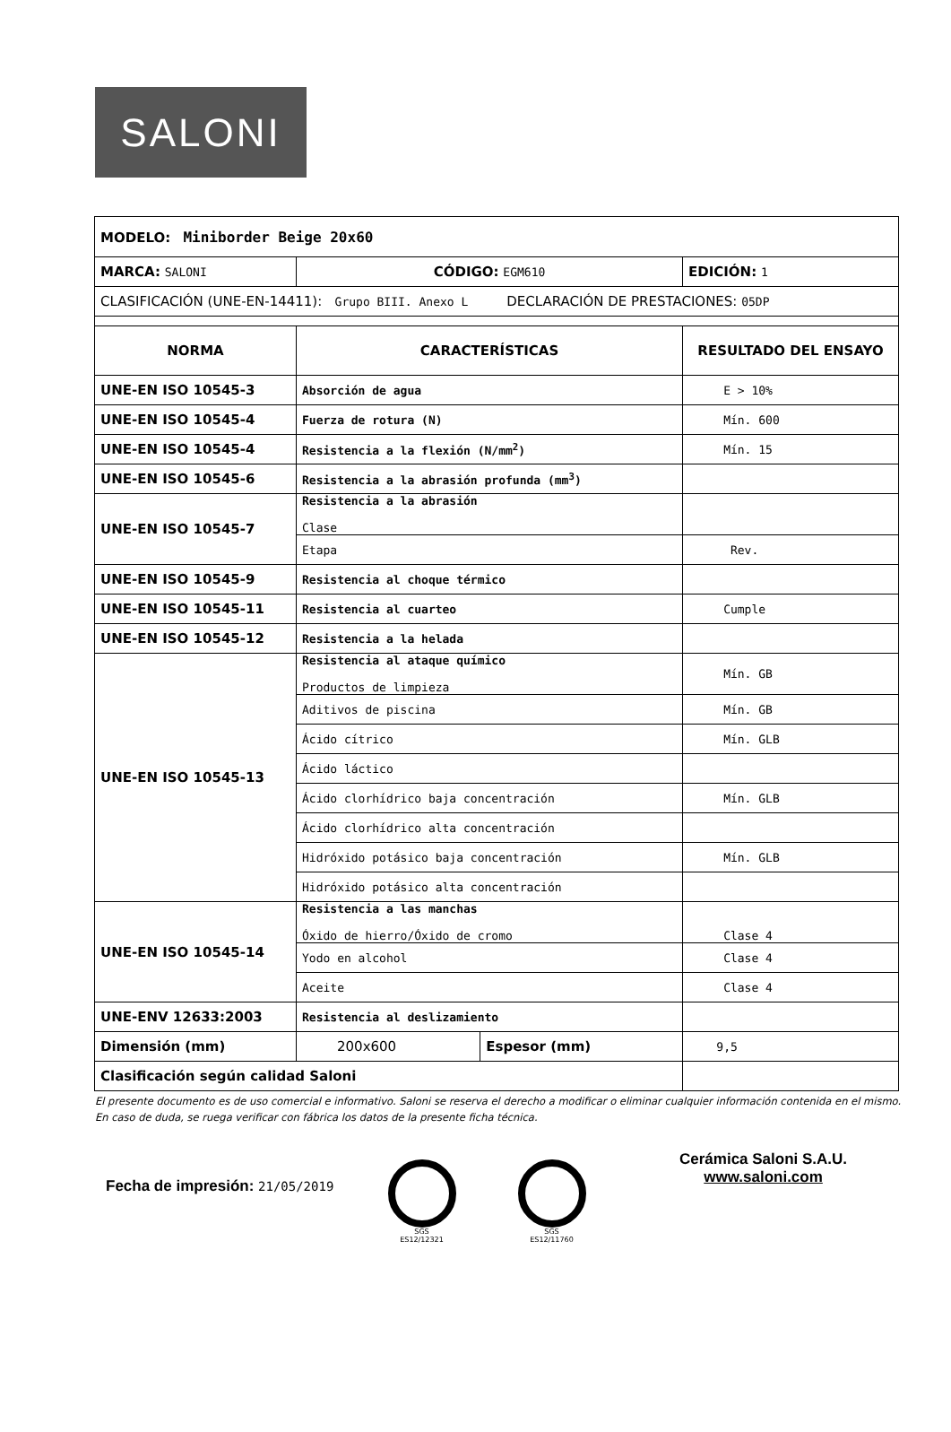SALONI
| MODELO: Miniborder Beige 20x60 | | | |
| MARCA: SALONI | CÓDIGO: EGM610 | | EDICIÓN: 1 |
| CLASIFICACIÓN (UNE-EN-14411): Grupo BIII. Anexo L DECLARACIÓN DE PRESTACIONES: 05DP | | | |
| NORMA | CARACTERÍSTICAS | | RESULTADO DEL ENSAYO |
| UNE-EN ISO 10545-3 | Absorción de agua | | E > 10% |
| UNE-EN ISO 10545-4 | Fuerza de rotura (N) | | Mín. 600 |
| UNE-EN ISO 10545-4 | Resistencia a la flexión (N/mm<sup>2</sup>) | | Mín. 15 |
| UNE-EN ISO 10545-6 | Resistencia a la abrasión profunda (mm<sup>3</sup>) | | |
| UNE-EN ISO 10545-7 | Resistencia a la abrasión Clase | | |
| | Etapa | | Rev. |
| UNE-EN ISO 10545-9 | Resistencia al choque térmico | | |
| UNE-EN ISO 10545-11 | Resistencia al cuarteo | | Cumple |
| UNE-EN ISO 10545-12 | Resistencia a la helada | | |
| UNE-EN ISO 10545-13 | Resistencia al ataque químico Productos de limpieza | | Mín. GB |
| | Aditivos de piscina | | Mín. GB |
| | Ácido cítrico | | Mín. GLB |
| | Ácido láctico | | |
| | Ácido clorhídrico baja concentración | | Mín. GLB |
| | Ácido clorhídrico alta concentración | | |
| | Hidróxido potásico baja concentración | | Mín. GLB |
| | Hidróxido potásico alta concentración | | |
| UNE-EN ISO 10545-14 | Resistencia a las manchas Óxido de hierro/Óxido de cromo | | Clase 4 |
| | Yodo en alcohol | | Clase 4 |
| | Aceite | | Clase 4 |
| UNE-ENV 12633:2003 | Resistencia al deslizamiento | | |
| Dimensión (mm) | 200x600 | Espesor (mm) | 9,5 |
| Clasificación según calidad Saloni | | | |
El presente documento es de uso comercial e informativo. Saloni se reserva el derecho a modificar o eliminar cualquier información contenida en el mismo.
En caso de duda, se ruega verificar con fábrica los datos de la presente ficha técnica.
Fecha de impresión: 21/05/2019
SGS
ES12/12321
SGS
ES12/11760
Cerámica Saloni S.A.U.
www.saloni.com